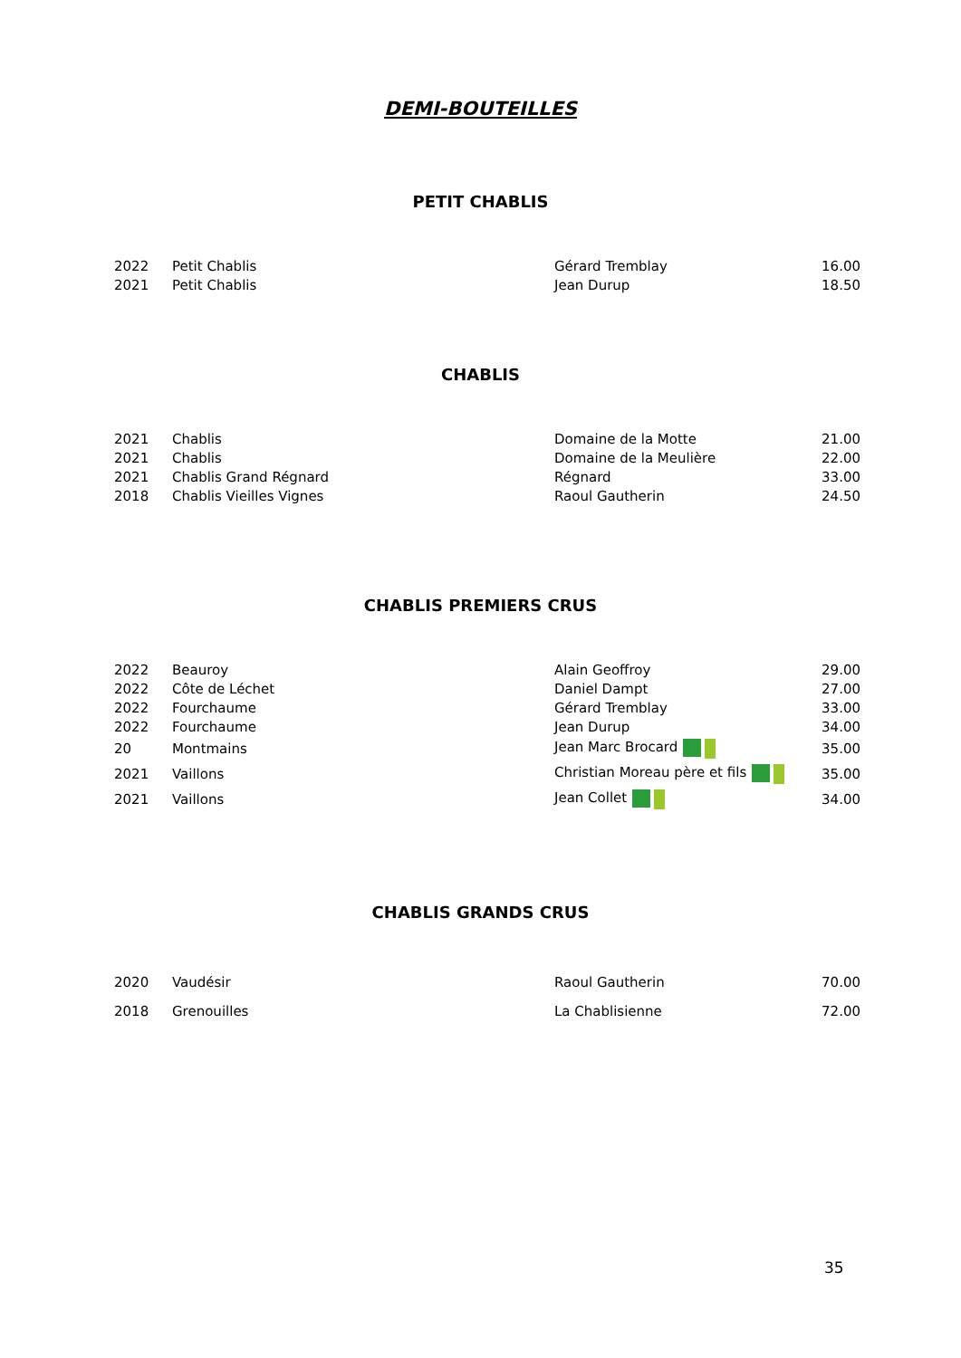DEMI-BOUTEILLES
PETIT CHABLIS
| 2022 | Petit Chablis | Gérard Tremblay | 16.00 |
| 2021 | Petit Chablis | Jean Durup | 18.50 |
CHABLIS
| 2021 | Chablis | Domaine de la Motte | 21.00 |
| 2021 | Chablis | Domaine de la Meulière | 22.00 |
| 2021 | Chablis Grand Régnard | Régnard | 33.00 |
| 2018 | Chablis Vieilles Vignes | Raoul Gautherin | 24.50 |
CHABLIS PREMIERS CRUS
| 2022 | Beauroy | Alain Geoffroy | 29.00 |
| 2022 | Côte de Léchet | Daniel Dampt | 27.00 |
| 2022 | Fourchaume | Gérard Tremblay | 33.00 |
| 2022 | Fourchaume | Jean Durup | 34.00 |
| 20 | Montmains | Jean Marc Brocard | 35.00 |
| 2021 | Vaillons | Christian Moreau père et fils | 35.00 |
| 2021 | Vaillons | Jean Collet | 34.00 |
CHABLIS GRANDS CRUS
| 2020 | Vaudésir | Raoul Gautherin | 70.00 |
| 2018 | Grenouilles | La Chablisienne | 72.00 |
35